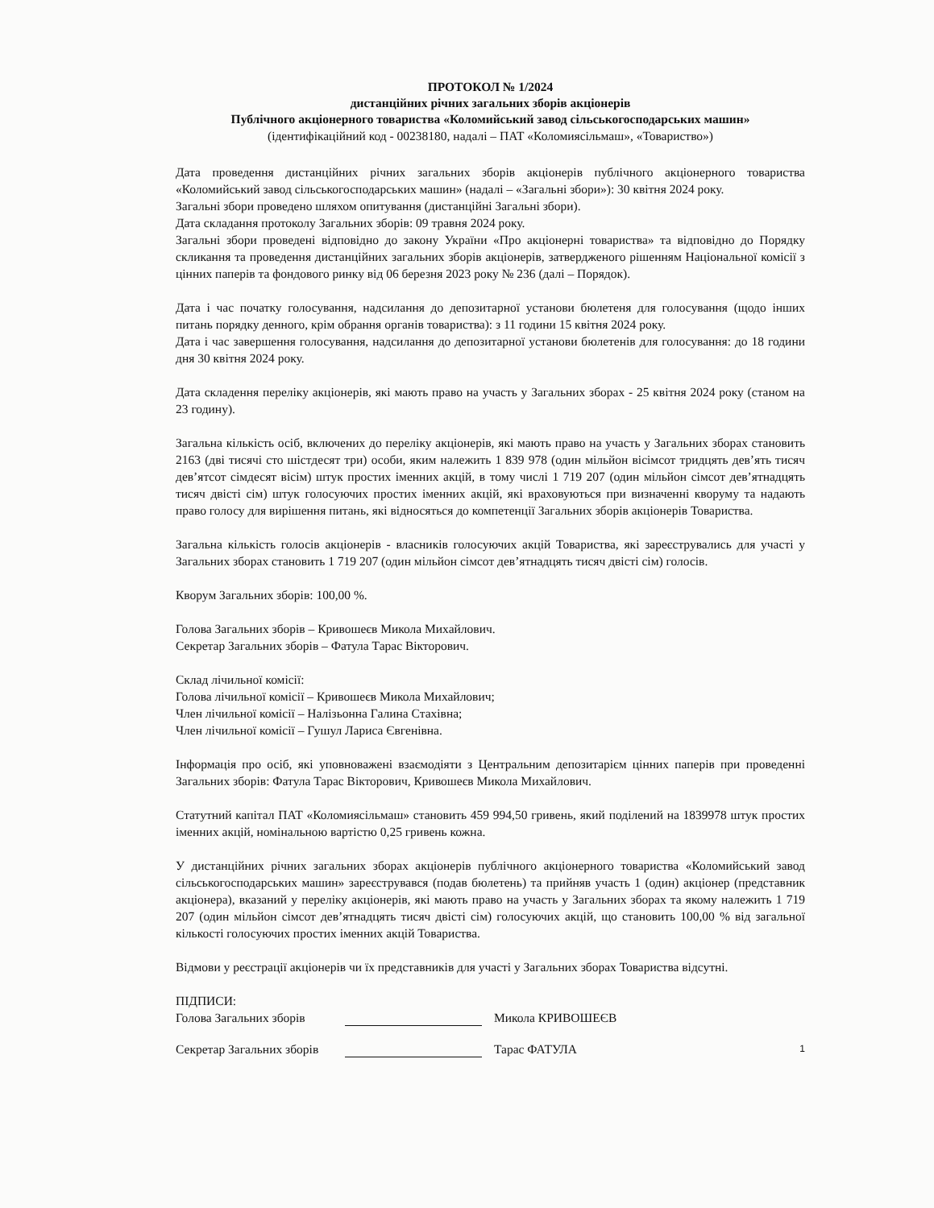ПРОТОКОЛ № 1/2024
дистанційних річних загальних зборів акціонерів
Публічного акціонерного товариства «Коломийський завод сільськогосподарських машин»
(ідентифікаційний код - 00238180, надалі – ПАТ «Коломиясільмаш», «Товариство»)
Дата проведення дистанційних річних загальних зборів акціонерів публічного акціонерного товариства «Коломийський завод сільськогосподарських машин» (надалі – «Загальні збори»): 30 квітня 2024 року.
Загальні збори проведено шляхом опитування (дистанційні Загальні збори).
Дата складання протоколу Загальних зборів: 09 травня 2024 року.
Загальні збори проведені відповідно до закону України «Про акціонерні товариства» та відповідно до Порядку скликання та проведення дистанційних загальних зборів акціонерів, затвердженого рішенням Національної комісії з цінних паперів та фондового ринку від 06 березня 2023 року № 236 (далі – Порядок).
Дата і час початку голосування, надсилання до депозитарної установи бюлетеня для голосування (щодо інших питань порядку денного, крім обрання органів товариства): з 11 години 15 квітня 2024 року.
Дата і час завершення голосування, надсилання до депозитарної установи бюлетенів для голосування: до 18 години дня 30 квітня 2024 року.
Дата складення переліку акціонерів, які мають право на участь у Загальних зборах - 25 квітня 2024 року (станом на 23 годину).
Загальна кількість осіб, включених до переліку акціонерів, які мають право на участь у Загальних зборах становить 2163 (дві тисячі сто шістдесят три) особи, яким належить 1 839 978 (один мільйон вісімсот тридцять дев’ять тисяч дев’ятсот сімдесят вісім) штук простих іменних акцій, в тому числі 1 719 207 (один мільйон сімсот дев’ятнадцять тисяч двісті сім) штук голосуючих простих іменних акцій, які враховуються при визначенні кворуму та надають право голосу для вирішення питань, які відносяться до компетенції Загальних зборів акціонерів Товариства.
Загальна кількість голосів акціонерів - власників голосуючих акцій Товариства, які зареєструвались для участі у Загальних зборах становить 1 719 207 (один мільйон сімсот дев’ятнадцять тисяч двісті сім) голосів.
Кворум Загальних зборів: 100,00 %.
Голова Загальних зборів – Кривошеєв Микола Михайлович.
Секретар Загальних зборів – Фатула Тарас Вікторович.
Склад лічильної комісії:
Голова лічильної комісії – Кривошеєв Микола Михайлович;
Член лічильної комісії – Налізьонна Галина Стахівна;
Член лічильної комісії – Гушул Лариса Євгенівна.
Інформація про осіб, які уповноважені взаємодіяти з Центральним депозитарієм цінних паперів при проведенні Загальних зборів: Фатула Тарас Вікторович, Кривошеєв Микола Михайлович.
Статутний капітал ПАТ «Коломиясільмаш» становить 459 994,50 гривень, який поділений на 1839978 штук простих іменних акцій, номінальною вартістю 0,25 гривень кожна.
У дистанційних річних загальних зборах акціонерів публічного акціонерного товариства «Коломийський завод сільськогосподарських машин» зареєструвався (подав бюлетень) та прийняв участь 1 (один) акціонер (представник акціонера), вказаний у переліку акціонерів, які мають право на участь у Загальних зборах та якому належить 1 719 207 (один мільйон сімсот дев’ятнадцять тисяч двісті сім) голосуючих акцій, що становить 100,00 % від загальної кількості голосуючих простих іменних акцій Товариства.
Відмови у реєстрації акціонерів чи їх представників для участі у Загальних зборах Товариства відсутні.
ПІДПИСИ:
Голова Загальних зборів Микола КРИВОШЕЄВ
Секретар Загальних зборів Тарас ФАТУЛА 1